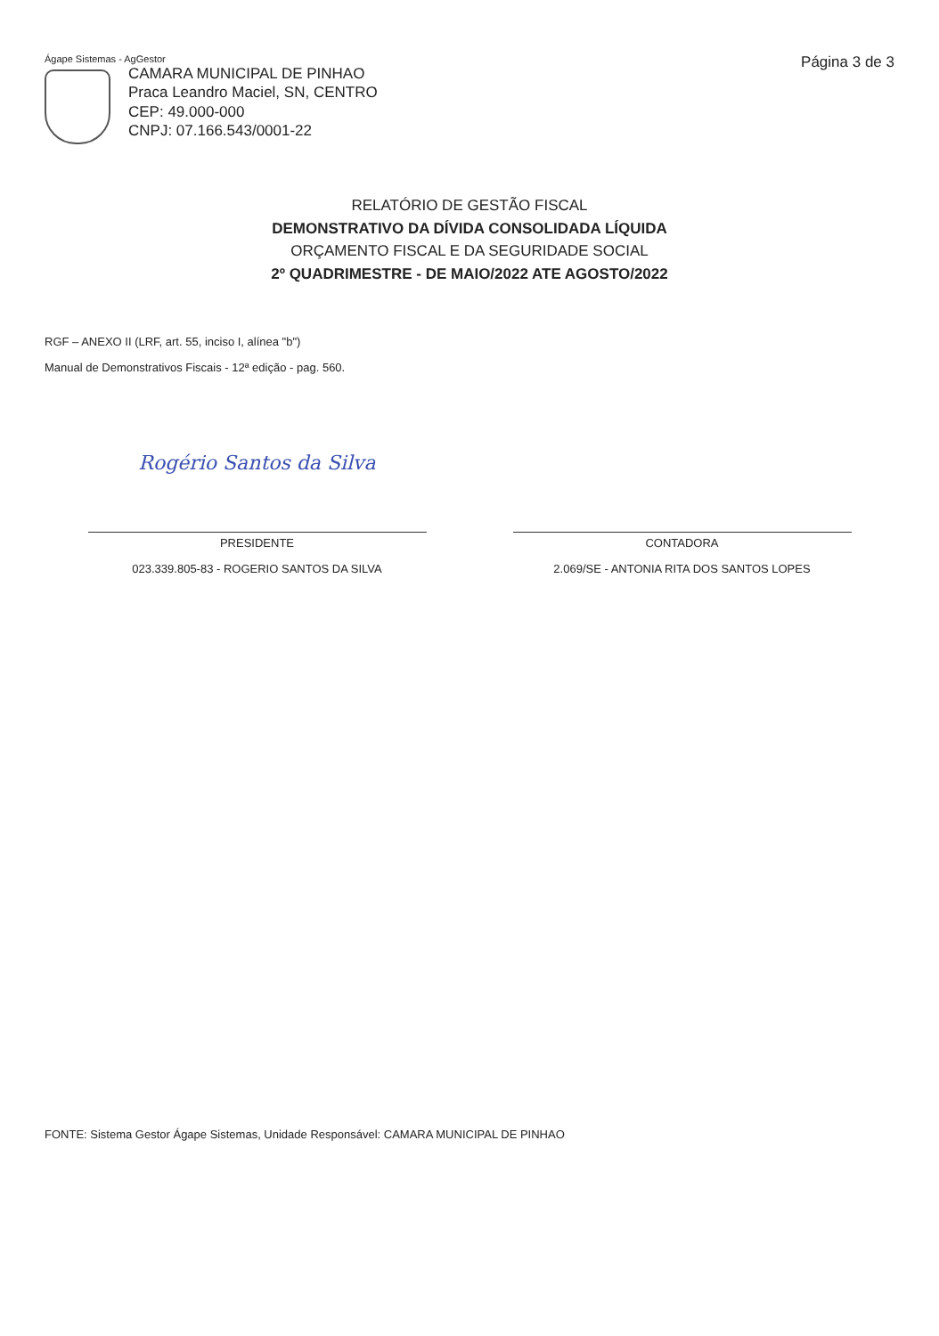Ágape Sistemas - AgGestor
CAMARA MUNICIPAL DE PINHAO
Praca Leandro Maciel, SN, CENTRO
CEP: 49.000-000
CNPJ: 07.166.543/0001-22
Página 3 de 3
RELATÓRIO DE GESTÃO FISCAL
DEMONSTRATIVO DA DÍVIDA CONSOLIDADA LÍQUIDA
ORÇAMENTO FISCAL E DA SEGURIDADE SOCIAL
2º QUADRIMESTRE - DE MAIO/2022 ATE AGOSTO/2022
RGF – ANEXO II (LRF, art. 55, inciso I, alínea "b")
Manual de Demonstrativos Fiscais - 12ª edição - pag. 560.
Rogério Santos da Silva
PRESIDENTE
023.339.805-83 - ROGERIO SANTOS DA SILVA
CONTADORA
2.069/SE - ANTONIA RITA DOS SANTOS LOPES
FONTE: Sistema Gestor Ágape Sistemas, Unidade Responsável: CAMARA MUNICIPAL DE PINHAO